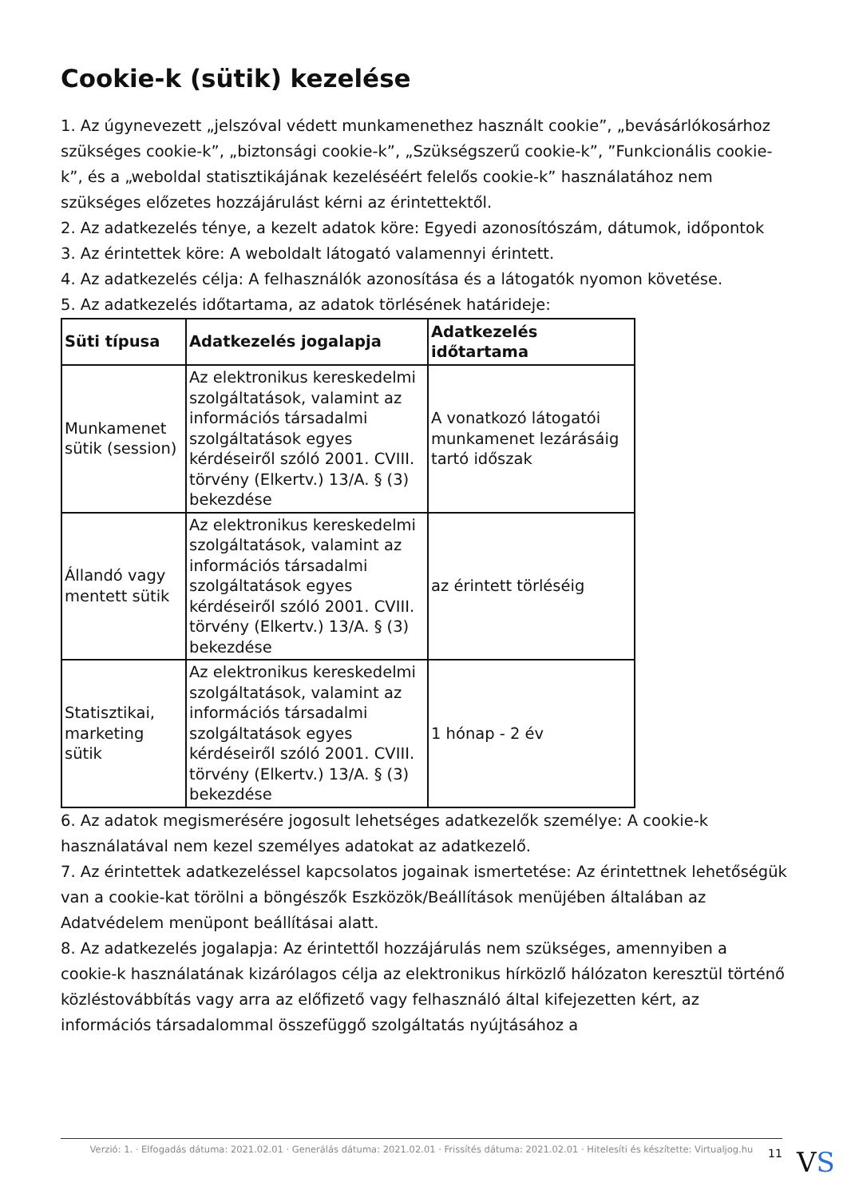Cookie-k (sütik) kezelése
1. Az úgynevezett „jelszóval védett munkamenethez használt cookie”, „bevásárlókosárhoz szükséges cookie-k”, „biztonsági cookie-k”, „Szükségszerű cookie-k”, ”Funkcionális cookie-k”, és a „weboldal statisztikájának kezeléséért felelős cookie-k” használatához nem szükséges előzetes hozzájárulást kérni az érintettektől.
2. Az adatkezelés ténye, a kezelt adatok köre: Egyedi azonosítószám, dátumok, időpontok
3. Az érintettek köre: A weboldalt látogató valamennyi érintett.
4. Az adatkezelés célja: A felhasználók azonosítása és a látogatók nyomon követése.
5. Az adatkezelés időtartama, az adatok törlésének határideje:
| Süti típusa | Adatkezelés jogalapja | Adatkezelés időtartama |
| --- | --- | --- |
| Munkamenet sütik (session) | Az elektronikus kereskedelmi szolgáltatások, valamint az információs társadalmi szolgáltatások egyes kérdéseiről szóló 2001. CVIII. törvény (Elkertv.) 13/A. § (3) bekezdése | A vonatkozó látogatói munkamenet lezárásáig tartó időszak |
| Állandó vagy mentett sütik | Az elektronikus kereskedelmi szolgáltatások, valamint az információs társadalmi szolgáltatások egyes kérdéseiről szóló 2001. CVIII. törvény (Elkertv.) 13/A. § (3) bekezdése | az érintett törléséig |
| Statisztikai, marketing sütik | Az elektronikus kereskedelmi szolgáltatások, valamint az információs társadalmi szolgáltatások egyes kérdéseiről szóló 2001. CVIII. törvény (Elkertv.) 13/A. § (3) bekezdése | 1 hónap - 2 év |
6. Az adatok megismerésére jogosult lehetséges adatkezelők személye: A cookie-k használatával nem kezel személyes adatokat az adatkezelő.
7. Az érintettek adatkezeléssel kapcsolatos jogainak ismertetése: Az érintettnek lehetőségük van a cookie-kat törölni a böngészők Eszközök/Beállítások menüjében általában az Adatvédelem menüpont beállításai alatt.
8. Az adatkezelés jogalapja: Az érintettől hozzájárulás nem szükséges, amennyiben a cookie-k használatának kizárólagos célja az elektronikus hírközlő hálózaton keresztül történő közléstovábbítás vagy arra az előfizető vagy felhasználó által kifejezetten kért, az információs társadalommal összefüggő szolgáltatás nyújtásához a
Verzió: 1. · Elfogadás dátuma: 2021.02.01 · Generálás dátuma: 2021.02.01 · Frissítés dátuma: 2021.02.01 · Hitelesíti és készítette: Virtualjog.hu
11 VS